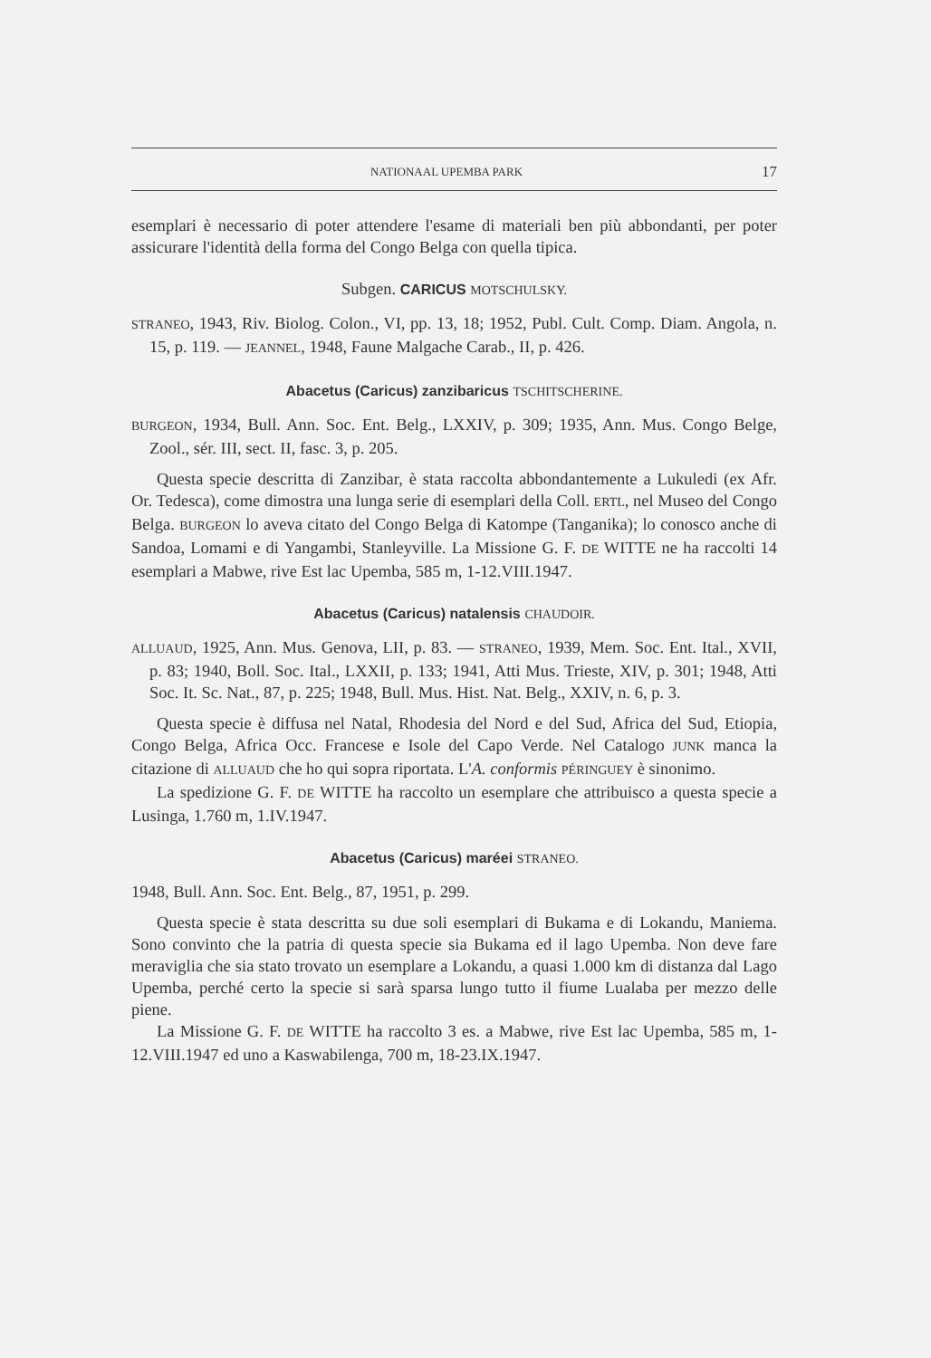NATIONAAL UPEMBA PARK 17
esemplari è necessario di poter attendere l'esame di materiali ben più abbondanti, per poter assicurare l'identità della forma del Congo Belga con quella tipica.
Subgen. CARICUS MOTSCHULSKY.
STRANEO, 1943, Riv. Biolog. Colon., VI, pp. 13, 18; 1952, Publ. Cult. Comp. Diam. Angola, n. 15, p. 119. — JEANNEL, 1948, Faune Malgache Carab., II, p. 426.
Abacetus (Caricus) zanzibaricus TSCHITSCHERINE.
BURGEON, 1934, Bull. Ann. Soc. Ent. Belg., LXXIV, p. 309; 1935, Ann. Mus. Congo Belge, Zool., sér. III, sect. II, fasc. 3, p. 205.
Questa specie descritta di Zanzibar, è stata raccolta abbondantemente a Lukuledi (ex Afr. Or. Tedesca), come dimostra una lunga serie di esemplari della Coll. ERTL, nel Museo del Congo Belga. BURGEON lo aveva citato del Congo Belga di Katompe (Tanganika); lo conosco anche di Sandoa, Lomami e di Yangambi, Stanleyville. La Missione G. F. DE WITTE ne ha raccolti 14 esemplari a Mabwe, rive Est lac Upemba, 585 m, 1-12.VIII.1947.
Abacetus (Caricus) natalensis CHAUDOIR.
ALLUAUD, 1925, Ann. Mus. Genova, LII, p. 83. — STRANEO, 1939, Mem. Soc. Ent. Ital., XVII, p. 83; 1940, Boll. Soc. Ital., LXXII, p. 133; 1941, Atti Mus. Trieste, XIV, p. 301; 1948, Atti Soc. It. Sc. Nat., 87, p. 225; 1948, Bull. Mus. Hist. Nat. Belg., XXIV, n. 6, p. 3.
Questa specie è diffusa nel Natal, Rhodesia del Nord e del Sud, Africa del Sud, Etiopia, Congo Belga, Africa Occ. Francese e Isole del Capo Verde. Nel Catalogo JUNK manca la citazione di ALLUAUD che ho qui sopra riportata. L'A. conformis PÉRINGUEY è sinonimo.
La spedizione G. F. DE WITTE ha raccolto un esemplare che attribuisco a questa specie a Lusinga, 1.760 m, 1.IV.1947.
Abacetus (Caricus) maréei STRANEO.
1948, Bull. Ann. Soc. Ent. Belg., 87, 1951, p. 299.
Questa specie è stata descritta su due soli esemplari di Bukama e di Lokandu, Maniema. Sono convinto che la patria di questa specie sia Bukama ed il lago Upemba. Non deve fare meraviglia che sia stato trovato un esemplare a Lokandu, a quasi 1.000 km di distanza dal Lago Upemba, perché certo la specie si sarà sparsa lungo tutto il fiume Lualaba per mezzo delle piene.
La Missione G. F. DE WITTE ha raccolto 3 es. a Mabwe, rive Est lac Upemba, 585 m, 1-12.VIII.1947 ed uno a Kaswabilenga, 700 m, 18-23.IX.1947.